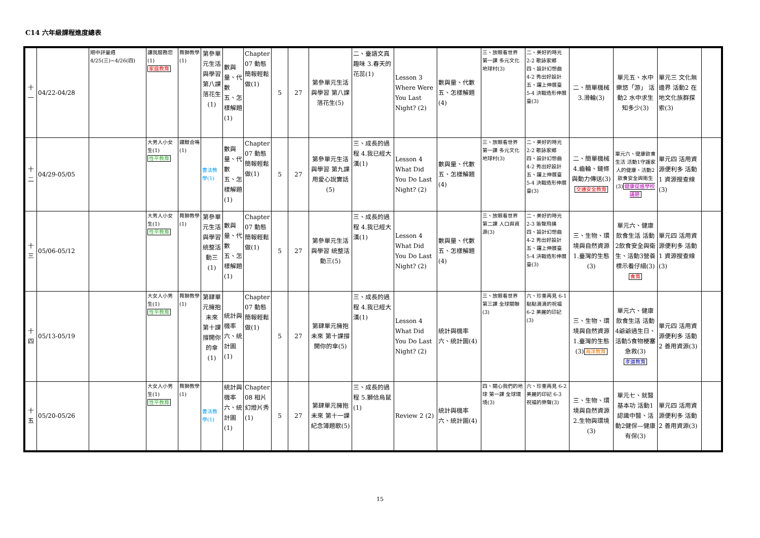C14 六年級課程進度總表
| 十一 | 04/22-04/28 | 期中評量週 4/25(三)~4/26(四) | 讓我服務您(1) 家庭教育 | 舞獅教學(1) | 第參單元生活與學習 第八課落花生(1) | 數與量、代數 五、怎樣解題(1) | Chapter 07 動態簡報輕鬆做(1) | 5 | 27 | 第參單元生活與學習 第八課落花生(5) | 二、臺語文真趣味 3.春天的花蕊(1) | Lesson 3 Where Were You Last Night? (2) | 數與量、代數 五、怎樣解題(4) | 三、放眼看世界 第一課 多元文化地球村(3) | 二、美好的時光 2-2 歌詠家鄉 四、設計幻想曲 4-2 秀出好設計 五、躍上伸展臺 5-4 決戰造形伸展臺(3) | 二、簡單機械 3.滑輪(3) | 單元五、水中樂悠「游」 活動2 水中求生知多少(3) | 單元三 文化無邊界 活動2 在地文化族群探索(3) | |
| 十二 | 04/29-05/05 | | 大男人小女生(1) 性平教育 | 鑼鼓合鳴(1) | 書法教學(1) | 數與量、代數 五、怎樣解題(1) | Chapter 07 動態簡報輕鬆做(1) | 5 | 27 | 第參單元生活與學習 第九課用愛心說實話(5) | 三、成長的過程 4.我已經大漢(1) | Lesson 4 What Did You Do Last Night? (2) | 數與量、代數 五、怎樣解題(4) | 三、放眼看世界 第一課 多元文化地球村(3) | 二、美好的時光 2-2 歌詠家鄉 四、設計幻想曲 4-2 秀出好設計 五、躍上伸展臺 5-4 決戰造形伸展臺(3) | 二、簡單機械 4.齒輪、鏈條與動力傳送(3) 交通安全教育 | 單元六、健康飲食生活 活動1守護家人的健康、活動2飲食安全與衛生(3) 健康促進學校議題 | 單元四 活用資源便利多 活動1 資源搜查線(3) | |
| 十三 | 05/06-05/12 | | 大男人小女生(1) 性平教育 | 舞獅教學(1) | 第參單元生活與學習 統整活動三(1) | 數與量、代數 五、怎樣解題(1) | Chapter 07 動態簡報輕鬆做(1) | 5 | 27 | 第參單元生活與學習 統整活動三(5) | 三、成長的過程 4.我已經大漢(1) | Lesson 4 What Did You Do Last Night? (2) | 數與量、代數 五、怎樣解題(4) | 三、放眼看世界 第二課 人口與資源(3) | 二、美好的時光 2-3 笛聲飛揚 四、設計幻想曲 4-2 秀出好設計 五、躍上伸展臺 5-4 決戰造形伸展臺(3) | 三、生物、環境與自然資源 1.臺灣的生態(3) | 單元六、健康飲食生活 活動2飲食安全與衛生、活動3營養標示看仔細(3) 食育 | 單元四 活用資源便利多 活動1 資源搜查線(3) | |
| 十四 | 05/13-05/19 | | 大女人小男生(1) 性平教育 | 舞獅教學(1) | 第肆單元擁抱未來 第十課撐開你的傘(1) | 統計與機率 六、統計圖(1) | Chapter 07 動態簡報輕鬆做(1) | 5 | 27 | 第肆單元擁抱未來 第十課撐開你的傘(5) | 三、成長的過程 4.我已經大漢(1) | Lesson 4 What Did You Do Last Night? (2) | 統計與機率 六、統計圖(4) | 三、放眼看世界 第三課 全球關聯(3) | 六、珍重再見 6-1 點點滴滴的祝福 6-2 美麗的印記(3) | 三、生物、環境與自然資源 1.臺灣的生態(3) 海洋教育 | 單元六、健康飲食生活 活動4爺爺過生日、活動5食物梗塞急救(3) 孝道教育 | 單元四 活用資源便利多 活動2 善用資源(3) | |
| 十五 | 05/20-05/26 | | 大女人小男生(1) 性平教育 | 舞獅教學(1) | 書法教學(1) | 統計與機率 六、統計圖(1) | Chapter 08 相片幻燈片秀(1) | 5 | 27 | 第肆單元擁抱未來 第十一課紀念簿題歌(5) | 三、成長的過程 5.獅佮烏鼠(1) | Review 2 (2) | 統計與機率 六、統計圖(4) | 四、關心我們的地球 第一課 全球環境(3) | 六、珍重再見 6-2 美麗的印記 6-3 祝福的樂聲(3) | 三、生物、環境與自然資源 2.生物與環境(3) | 單元七、就醫基本功 活動1 認識中醫、活動2健保—健康有保(3) | 單元四 活用資源便利多 活動2 善用資源(3) | |
15